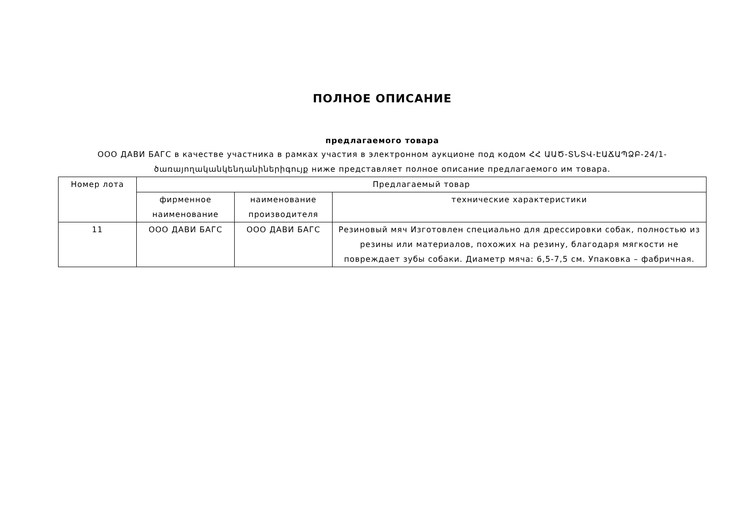ПОЛНОЕ ОПИСАНИЕ
предлагаемого товара
ООО ДАВИ БАГС в качестве участника в рамках участия в электронном аукционе под кодом ՀՀ ԱԱԾ-ՏՆՏՎ-ԷԱՃԱՊՁԲ-24/1-ծառայողականկենդանիներիգույք ниже представляет полное описание предлагаемого им товара.
| Номер лота | Предлагаемый товар | | |
| --- | --- | --- | --- |
| | фирменное наименование | наименование производителя | технические характеристики |
| 11 | ООО ДАВИ БАГС | ООО ДАВИ БАГС | Резиновый мяч Изготовлен специально для дрессировки собак, полностью из резины или материалов, похожих на резину, благодаря мягкости не повреждает зубы собаки. Диаметр мяча: 6,5-7,5 см. Упаковка – фабричная. |